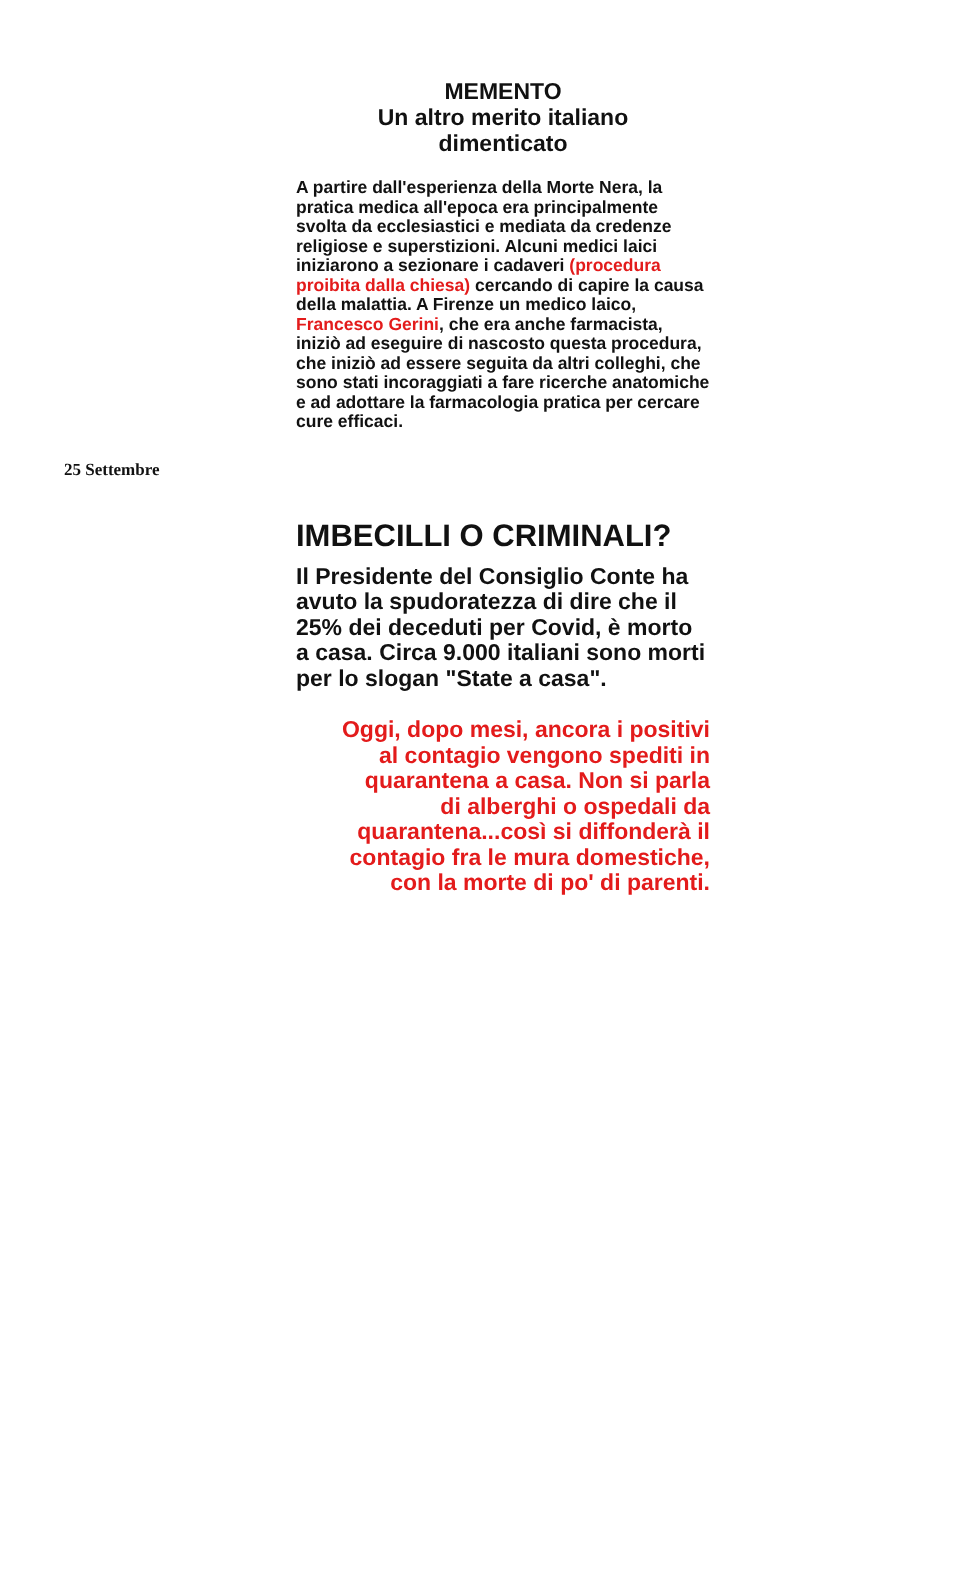MEMENTO
Un altro merito italiano
dimenticato
A partire dall'esperienza della Morte Nera, la pratica medica all'epoca era principalmente svolta da ecclesiastici e mediata da credenze religiose e superstizioni. Alcuni medici laici iniziarono a sezionare i cadaveri (procedura proibita dalla chiesa) cercando di capire la causa della malattia. A Firenze un medico laico, Francesco Gerini, che era anche farmacista, iniziò ad eseguire di nascosto questa procedura, che iniziò ad essere seguita da altri colleghi, che sono stati incoraggiati a fare ricerche anatomiche e ad adottare la farmacologia pratica per cercare cure efficaci.
25 Settembre
IMBECILLI O CRIMINALI?
Il Presidente del Consiglio Conte ha avuto la spudoratezza di dire che il 25% dei deceduti per Covid, è morto a casa. Circa 9.000 italiani sono morti per lo slogan "State a casa".
Oggi, dopo mesi, ancora i positivi
al contagio vengono spediti in
quarantena a casa. Non si parla
di alberghi o ospedali da
quarantena...così si diffonderà il
contagio fra le mura domestiche,
con la morte di po' di parenti.